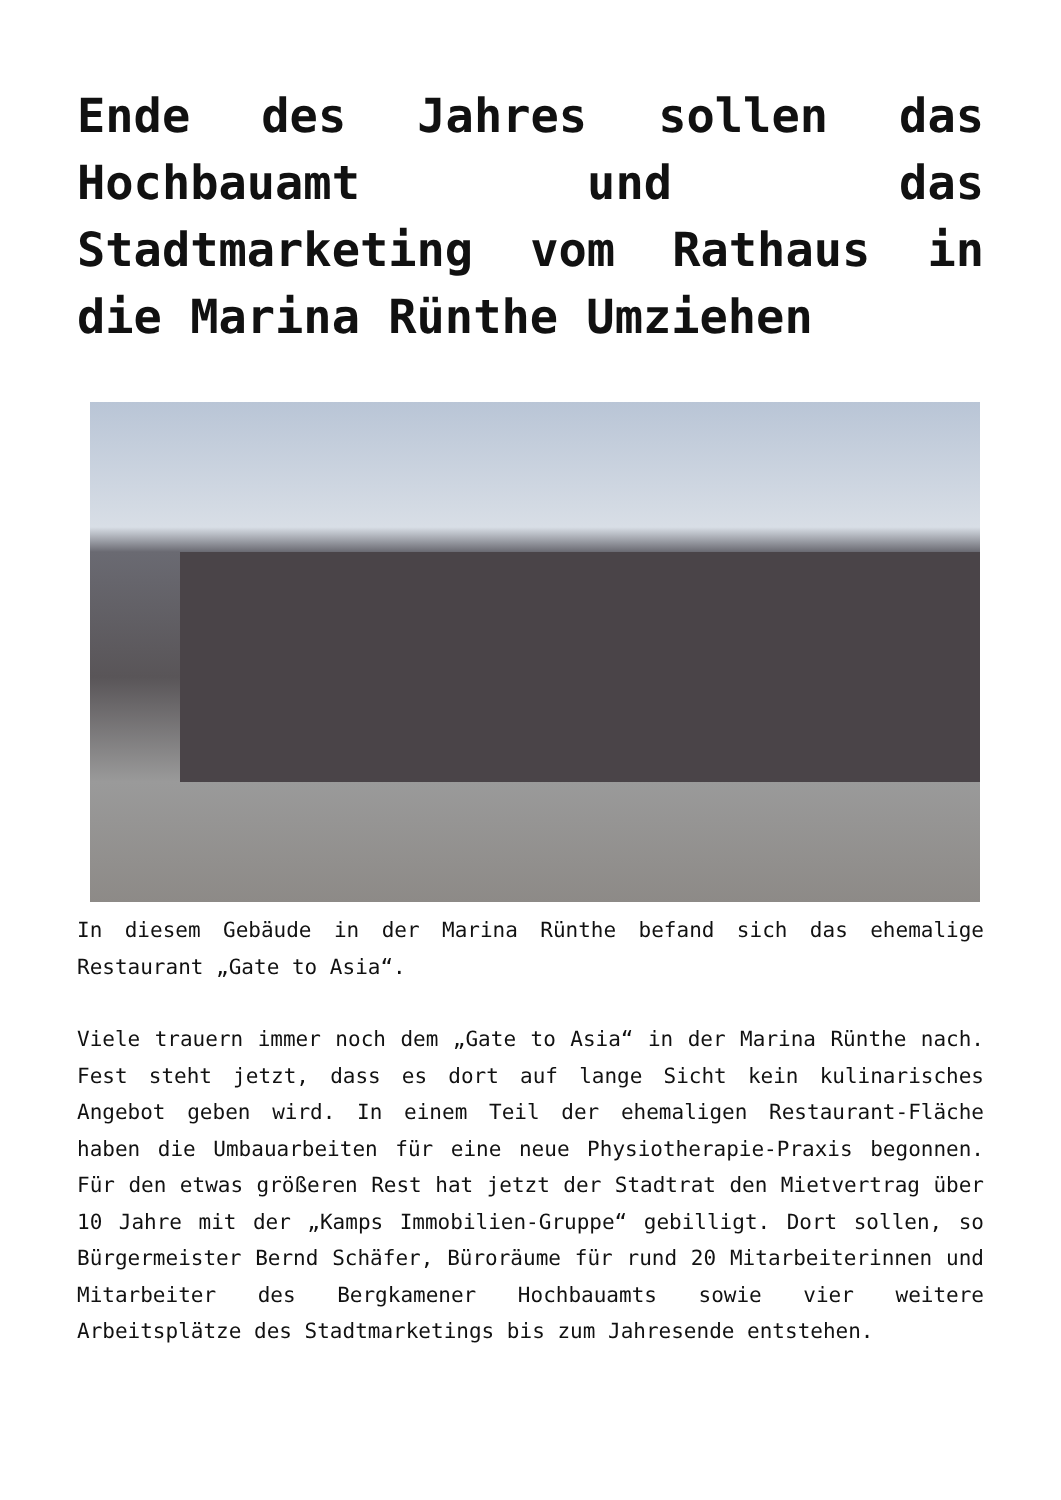Ende des Jahres sollen das Hochbauamt und das Stadtmarketing vom Rathaus in die Marina Rünthe Umziehen
In diesem Gebäude in der Marina Rünthe befand sich das ehemalige Restaurant „Gate to Asia“.
Viele trauern immer noch dem „Gate to Asia“ in der Marina Rünthe nach. Fest steht jetzt, dass es dort auf lange Sicht kein kulinarisches Angebot geben wird. In einem Teil der ehemaligen Restaurant-Fläche haben die Umbauarbeiten für eine neue Physiotherapie-Praxis begonnen. Für den etwas größeren Rest hat jetzt der Stadtrat den Mietvertrag über 10 Jahre mit der „Kamps Immobilien-Gruppe“ gebilligt. Dort sollen, so Bürgermeister Bernd Schäfer, Büroräume für rund 20 Mitarbeiterinnen und Mitarbeiter des Bergkamener Hochbauamts sowie vier weitere Arbeitsplätze des Stadtmarketings bis zum Jahresende entstehen.